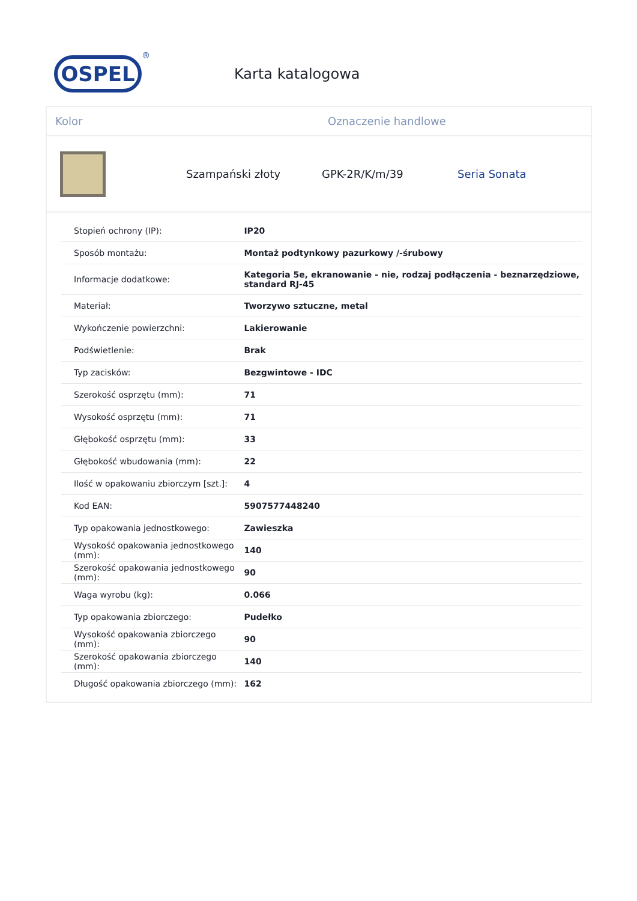OSPEL
®
Karta katalogowa
Kolor Oznaczenie handlowe
Szampański złoty GPK-2R/K/m/39 Seria Sonata
| Stopień ochrony (IP): | IP20 |
| Sposób montażu: | Montaż podtynkowy pazurkowy /-śrubowy |
| Informacje dodatkowe: | Kategoria 5e, ekranowanie - nie, rodzaj podłączenia - beznarzędziowe, standard RJ-45 |
| Materiał: | Tworzywo sztuczne, metal |
| Wykończenie powierzchni: | Lakierowanie |
| Podświetlenie: | Brak |
| Typ zacisków: | Bezgwintowe - IDC |
| Szerokość osprzętu (mm): | 71 |
| Wysokość osprzętu (mm): | 71 |
| Głębokość osprzętu (mm): | 33 |
| Głębokość wbudowania (mm): | 22 |
| Ilość w opakowaniu zbiorczym [szt.]: | 4 |
| Kod EAN: | 5907577448240 |
| Typ opakowania jednostkowego: | Zawieszka |
| Wysokość opakowania jednostkowego (mm): | 140 |
| Szerokość opakowania jednostkowego (mm): | 90 |
| Waga wyrobu (kg): | 0.066 |
| Typ opakowania zbiorczego: | Pudełko |
| Wysokość opakowania zbiorczego (mm): | 90 |
| Szerokość opakowania zbiorczego (mm): | 140 |
| Długość opakowania zbiorczego (mm): | 162 |